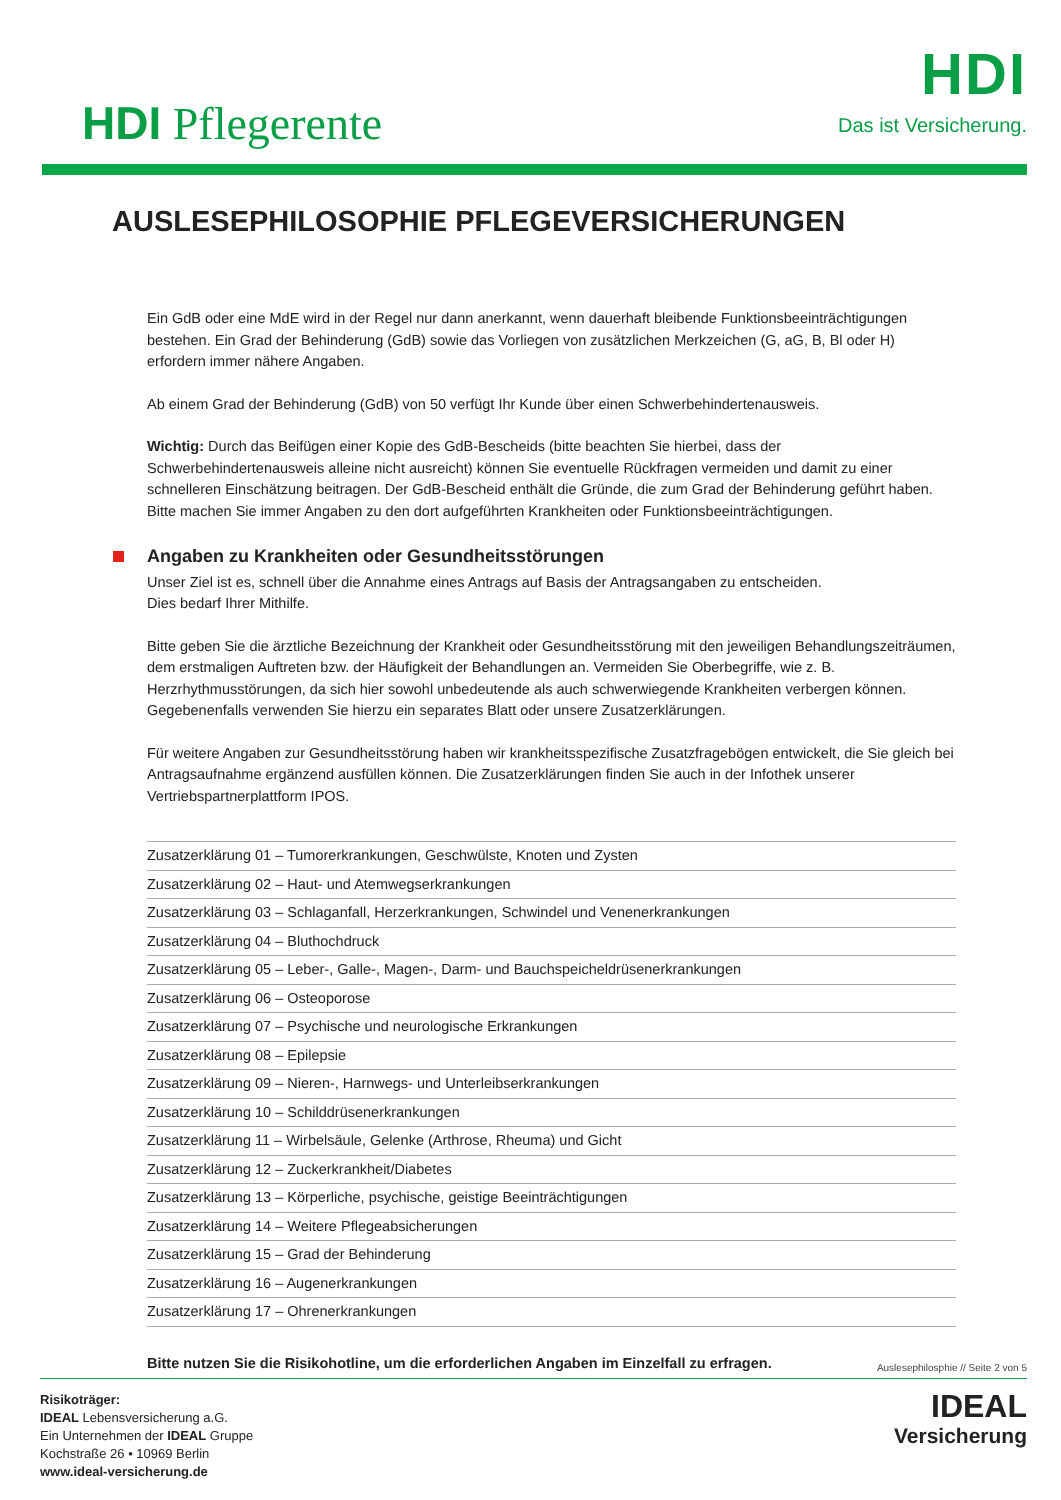HDI Pflegerente
HDI
Das ist Versicherung.
AUSLESEPHILOSOPHIE PFLEGEVERSICHERUNGEN
Ein GdB oder eine MdE wird in der Regel nur dann anerkannt, wenn dauerhaft bleibende Funktionsbeeinträchtigungen bestehen. Ein Grad der Behinderung (GdB) sowie das Vorliegen von zusätzlichen Merkzeichen (G, aG, B, Bl oder H) erfordern immer nähere Angaben.
Ab einem Grad der Behinderung (GdB) von 50 verfügt Ihr Kunde über einen Schwerbehindertenausweis.
Wichtig: Durch das Beifügen einer Kopie des GdB-Bescheids (bitte beachten Sie hierbei, dass der Schwerbehindertenausweis alleine nicht ausreicht) können Sie eventuelle Rückfragen vermeiden und damit zu einer schnelleren Einschätzung beitragen. Der GdB-Bescheid enthält die Gründe, die zum Grad der Behinderung geführt haben. Bitte machen Sie immer Angaben zu den dort aufgeführten Krankheiten oder Funktionsbeeinträchtigungen.
Angaben zu Krankheiten oder Gesundheitsstörungen
Unser Ziel ist es, schnell über die Annahme eines Antrags auf Basis der Antragsangaben zu entscheiden.
Dies bedarf Ihrer Mithilfe.
Bitte geben Sie die ärztliche Bezeichnung der Krankheit oder Gesundheitsstörung mit den jeweiligen Behandlungszeiträumen, dem erstmaligen Auftreten bzw. der Häufigkeit der Behandlungen an. Vermeiden Sie Oberbegriffe, wie z. B. Herzrhythmusstörungen, da sich hier sowohl unbedeutende als auch schwerwiegende Krankheiten verbergen können. Gegebenenfalls verwenden Sie hierzu ein separates Blatt oder unsere Zusatzerklärungen.
Für weitere Angaben zur Gesundheitsstörung haben wir krankheitsspezifische Zusatzfragebögen entwickelt, die Sie gleich bei Antragsaufnahme ergänzend ausfüllen können. Die Zusatzerklärungen finden Sie auch in der Infothek unserer Vertriebspartnerplattform IPOS.
| Zusatzerklärung 01 – Tumorerkrankungen, Geschwülste, Knoten und Zysten |
| Zusatzerklärung 02 – Haut- und Atemwegserkrankungen |
| Zusatzerklärung 03 – Schlaganfall, Herzerkrankungen, Schwindel und Venenerkrankungen |
| Zusatzerklärung 04 – Bluthochdruck |
| Zusatzerklärung 05 – Leber-, Galle-, Magen-, Darm- und Bauchspeicheldrüsenerkrankungen |
| Zusatzerklärung 06 – Osteoporose |
| Zusatzerklärung 07 – Psychische und neurologische Erkrankungen |
| Zusatzerklärung 08 – Epilepsie |
| Zusatzerklärung 09 – Nieren-, Harnwegs- und Unterleibserkrankungen |
| Zusatzerklärung 10 – Schilddrüsenerkrankungen |
| Zusatzerklärung 11 – Wirbelsäule, Gelenke (Arthrose, Rheuma) und Gicht |
| Zusatzerklärung 12 – Zuckerkrankheit/Diabetes |
| Zusatzerklärung 13 – Körperliche, psychische, geistige Beeinträchtigungen |
| Zusatzerklärung 14 – Weitere Pflegeabsicherungen |
| Zusatzerklärung 15 – Grad der Behinderung |
| Zusatzerklärung 16 – Augenerkrankungen |
| Zusatzerklärung 17 – Ohrenerkrankungen |
Bitte nutzen Sie die Risikohotline, um die erforderlichen Angaben im Einzelfall zu erfragen.
Auslesephilosphie // Seite 2 von 5
Risikoträger:
IDEAL Lebensversicherung a.G.
Ein Unternehmen der IDEAL Gruppe
Kochstraße 26 • 10969 Berlin
www.ideal-versicherung.de
IDEAL
Versicherung